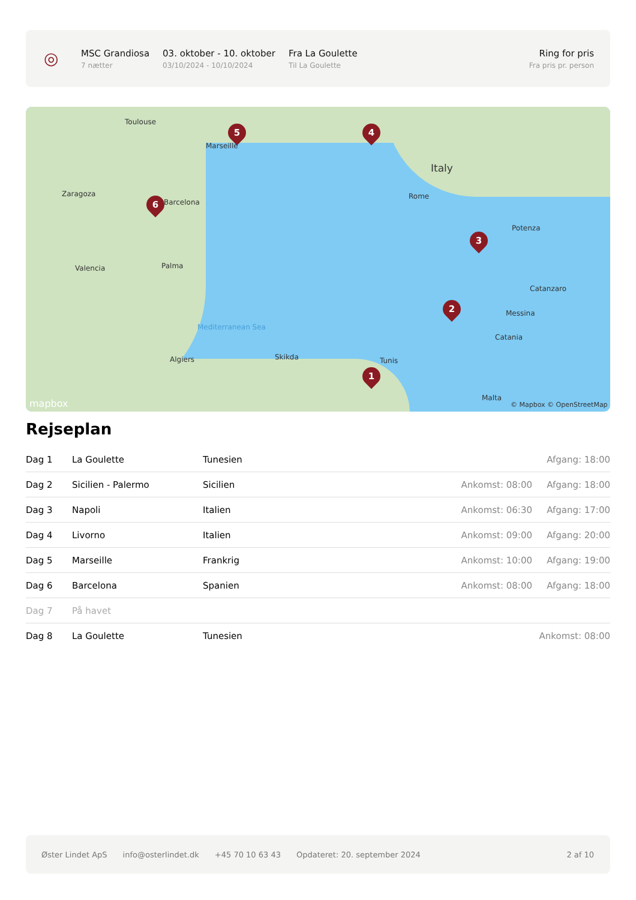◎
MSC Grandiosa
7 nætter
03. oktober - 10. oktober
03/10/2024 - 10/10/2024
Fra La Goulette
Til La Goulette
Ring for pris
Fra pris pr. person
5 4
6
3
2
1
Toulouse
Marseille
Barcelona
Zaragoza
Valencia Palma
Italy
Rome
Potenza
Catanzaro
Messina
Catania
Tunis
Algiers Skikda
Malta
Mediterranean Sea
© Mapbox © OpenStreetMap
mapbox
Rejseplan
| Dag 1 | La Goulette | Tunesien | | Afgang: 18:00 |
| Dag 2 | Sicilien - Palermo | Sicilien | Ankomst: 08:00 | Afgang: 18:00 |
| Dag 3 | Napoli | Italien | Ankomst: 06:30 | Afgang: 17:00 |
| Dag 4 | Livorno | Italien | Ankomst: 09:00 | Afgang: 20:00 |
| Dag 5 | Marseille | Frankrig | Ankomst: 10:00 | Afgang: 19:00 |
| Dag 6 | Barcelona | Spanien | Ankomst: 08:00 | Afgang: 18:00 |
| Dag 7 | På havet | | | |
| Dag 8 | La Goulette | Tunesien | | Ankomst: 08:00 |
Øster Lindet ApS info@osterlindet.dk +45 70 10 63 43 Opdateret: 20. september 2024 2 af 10